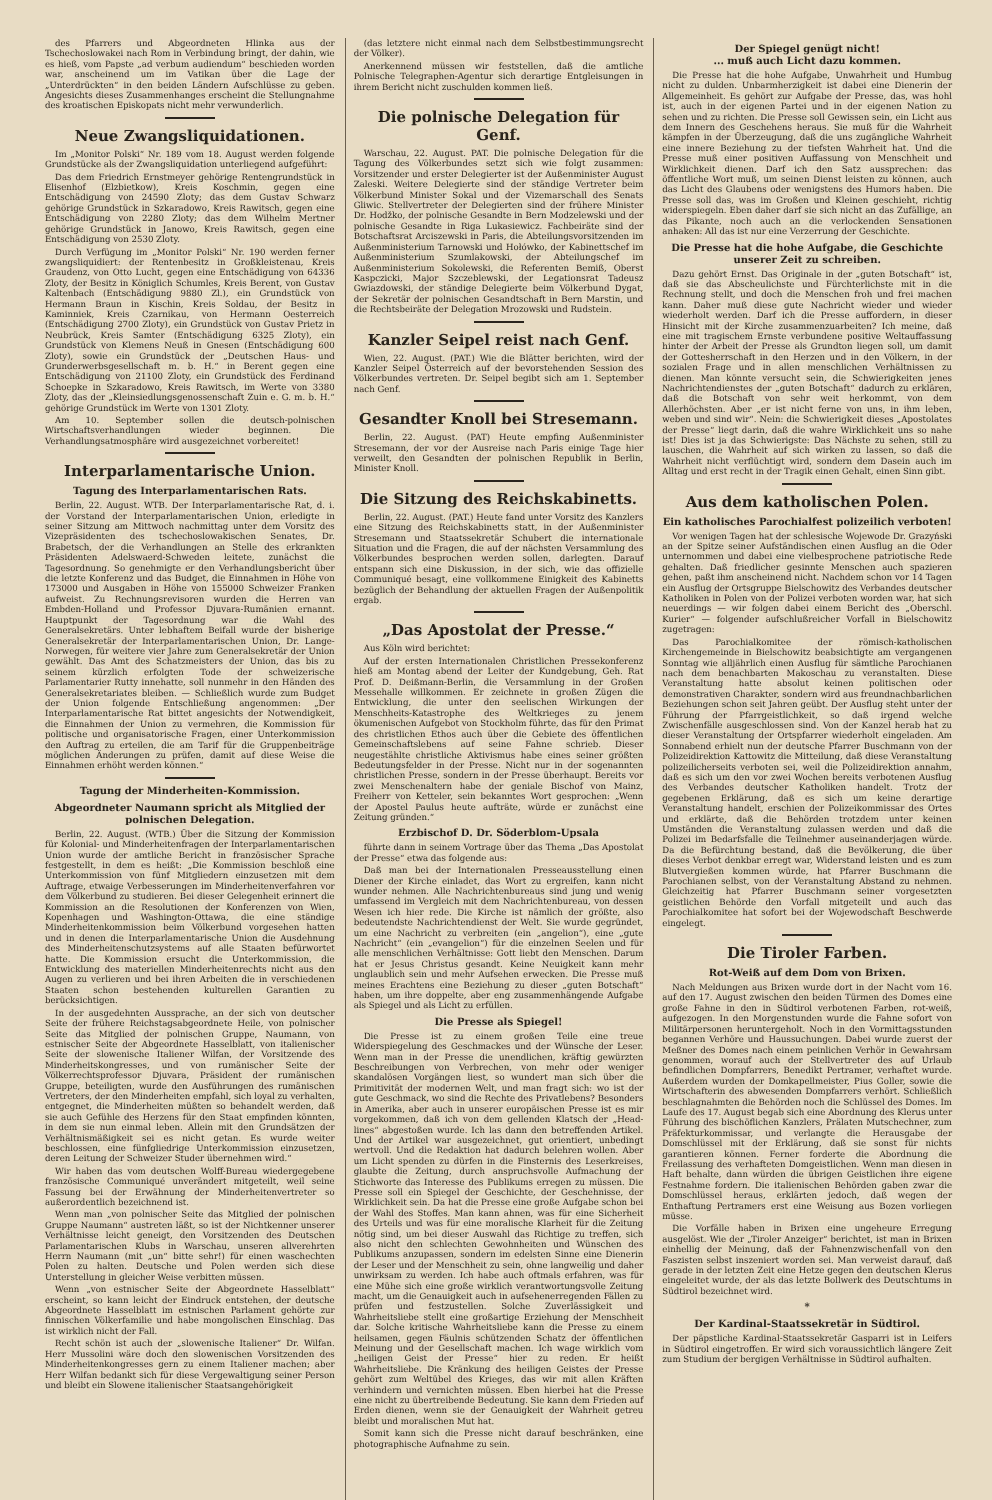des Pfarrers und Abgeordneten Hlinka aus der Tschechoslowakei nach Rom in Verbindung bringt, der dahin, wie es hieß, vom Papste „ad verbum audiendum“ beschieden worden war, anscheinend um im Vatikan über die Lage der „Unterdrückten“ in den beiden Ländern Aufschlüsse zu geben. Angesichts dieses Zusammenhanges erscheint die Stellungnahme des kroatischen Episkopats nicht mehr verwunderlich.
Neue Zwangsliquidationen.
Im „Monitor Polski“ Nr. 189 vom 18. August werden folgende Grundstücke als der Zwangsliquidation unterliegend aufgeführt:
Das dem Friedrich Ernstmeyer gehörige Rentengrundstück in Elisenhof (Elzbietkow), Kreis Koschmin, gegen eine Entschädigung von 24590 Zloty; das dem Gustav Schwarz gehörige Grundstück in Szkaradowo, Kreis Rawitsch, gegen eine Entschädigung von 2280 Zloty; das dem Wilhelm Mertner gehörige Grundstück in Janowo, Kreis Rawitsch, gegen eine Entschädigung von 2530 Zloty.
Durch Verfügung im „Monitor Polski“ Nr. 190 werden ferner zwangsliquidiert: der Rentenbesitz in Großkleistenau, Kreis Graudenz, von Otto Lucht, gegen eine Entschädigung von 64336 Zloty, der Besitz in Königlich Schumles, Kreis Berent, von Gustav Kaltenbach (Entschädigung 9880 Zl.), ein Grundstück von Hermann Braun in Kischin, Kreis Soldau, der Besitz in Kaminniek, Kreis Czarnikau, von Hermann Oesterreich (Entschädigung 2700 Zloty), ein Grundstück von Gustav Prietz in Neubrück, Kreis Samter (Entschädigung 6325 Zloty), ein Grundstück von Klemens Neuß in Gnesen (Entschädigung 600 Zloty), sowie ein Grundstück der „Deutschen Haus- und Grunderwerbsgesellschaft m. b. H.“ in Berent gegen eine Entschädigung von 21100 Zloty, ein Grundstück des Ferdinand Schoepke in Szkaradowo, Kreis Rawitsch, im Werte von 3380 Zloty, das der „Kleinsiedlungsgenossenschaft Zuin e. G. m. b. H.“ gehörige Grundstück im Werte von 1301 Zloty.
Am 10. September sollen die deutsch-polnischen Wirtschaftsverhandlungen wieder beginnen. Die Verhandlungsatmosphäre wird ausgezeichnet vorbereitet!
Interparlamentarische Union.
Tagung des Interparlamentarischen Rats.
Berlin, 22. August. WTB. Der Interparlamentarische Rat, d. i. der Vorstand der Interparlamentarischen Union, erledigte in seiner Sitzung am Mittwoch nachmittag unter dem Vorsitz des Vizepräsidenten des tschechoslowakischen Senates, Dr. Brabetsch, der die Verhandlungen an Stelle des erkrankten Präsidenten Adelswaerd-Schweden leitete, zunächst die Tagesordnung. So genehmigte er den Verhandlungsbericht über die letzte Konferenz und das Budget, die Einnahmen in Höhe von 173000 und Ausgaben in Höhe von 155000 Schweizer Franken aufweist. Zu Rechnungsrevisoren wurden die Herren van Embden-Holland und Professor Djuvara-Rumänien ernannt. Hauptpunkt der Tagesordnung war die Wahl des Generalsekretärs. Unter lebhaftem Beifall wurde der bisherige Generalsekretär der Interparlamentarischen Union, Dr. Lange-Norwegen, für weitere vier Jahre zum Generalsekretär der Union gewählt. Das Amt des Schatzmeisters der Union, das bis zu seinem kürzlich erfolgten Tode der schweizerische Parlamentarier Rutty innehatte, soll nunmehr in den Händen des Generalsekretariates bleiben. — Schließlich wurde zum Budget der Union folgende Entschließung angenommen: „Der Interparlamentarische Rat bittet angesichts der Notwendigkeit, die Einnahmen der Union zu vermehren, die Kommission für politische und organisatorische Fragen, einer Unterkommission den Auftrag zu erteilen, die am Tarif für die Gruppenbeiträge möglichen Änderungen zu prüfen, damit auf diese Weise die Einnahmen erhöht werden können.“
Tagung der Minderheiten-Kommission.
Abgeordneter Naumann spricht als Mitglied der polnischen Delegation.
Berlin, 22. August. (WTB.) Über die Sitzung der Kommission für Kolonial- und Minderheitenfragen der Interparlamentarischen Union wurde der amtliche Bericht in französischer Sprache festgestellt, in dem es heißt: „Die Kommission beschloß eine Unterkommission von fünf Mitgliedern einzusetzen mit dem Auftrage, etwaige Verbesserungen im Minderheitenverfahren vor dem Völkerbund zu studieren. Bei dieser Gelegenheit erinnert die Kommission an die Resolutionen der Konferenzen von Wien, Kopenhagen und Washington-Ottawa, die eine ständige Minderheitenkommission beim Völkerbund vorgesehen hatten und in denen die Interparlamentarische Union die Ausdehnung des Minderheitenschutzsystems auf alle Staaten befürwortet hatte. Die Kommission ersucht die Unterkommission, die Entwicklung des materiellen Minderheitenrechts nicht aus den Augen zu verlieren und bei ihren Arbeiten die in verschiedenen Staaten schon bestehenden kulturellen Garantien zu berücksichtigen.
In der ausgedehnten Aussprache, an der sich von deutscher Seite der frühere Reichstagsabgeordnete Heile, von polnischer Seite das Mitglied der polnischen Gruppe, Naumann, von estnischer Seite der Abgeordnete Hasselblatt, von italienischer Seite der slowenische Italiener Wilfan, der Vorsitzende des Minderheitskongresses, und von rumänischer Seite der Völkerrechtsprofessor Djuvara, Präsident der rumänischen Gruppe, beteiligten, wurde den Ausführungen des rumänischen Vertreters, der den Minderheiten empfahl, sich loyal zu verhalten, entgegnet, die Minderheiten müßten so behandelt werden, daß sie auch Gefühle des Herzens für den Staat empfinden könnten, in dem sie nun einmal leben. Allein mit den Grundsätzen der Verhältnismäßigkeit sei es nicht getan. Es wurde weiter beschlossen, eine fünfgliedrige Unterkommission einzusetzen, deren Leitung der Schweizer Studer übernehmen wird.“
Wir haben das vom deutschen Wolff-Bureau wiedergegebene französische Communiqué unverändert mitgeteilt, weil seine Fassung bei der Erwähnung der Minderheitenvertreter so außerordentlich bezeichnend ist.
Wenn man „von polnischer Seite das Mitglied der polnischen Gruppe Naumann“ austreten läßt, so ist der Nichtkenner unserer Verhältnisse leicht geneigt, den Vorsitzenden des Deutschen Parlamentarischen Klubs in Warschau, unseren allverehrten Herrn Naumann (mit „un“ bitte sehr!) für einen waschechten Polen zu halten. Deutsche und Polen werden sich diese Unterstellung in gleicher Weise verbitten müssen.
Wenn „von estnischer Seite der Abgeordnete Hasselblatt“ erscheint, so kann leicht der Eindruck entstehen, der deutsche Abgeordnete Hasselblatt im estnischen Parlament gehörte zur finnischen Völkerfamilie und habe mongolischen Einschlag. Das ist wirklich nicht der Fall.
Recht schön ist auch der „slowenische Italiener“ Dr. Wilfan. Herr Mussolini wäre doch den slowenischen Vorsitzenden des Minderheitenkongresses gern zu einem Italiener machen; aber Herr Wilfan bedankt sich für diese Vergewaltigung seiner Person und bleibt ein Slowene italienischer Staatsangehörigkeit
(das letztere nicht einmal nach dem Selbstbestimmungsrecht der Völker).
Anerkennend müssen wir feststellen, daß die amtliche Polnische Telegraphen-Agentur sich derartige Entgleisungen in ihrem Bericht nicht zuschulden kommen ließ.
Die polnische Delegation für Genf.
Warschau, 22. August. PAT. Die polnische Delegation für die Tagung des Völkerbundes setzt sich wie folgt zusammen: Vorsitzender und erster Delegierter ist der Außenminister August Zaleski. Weitere Delegierte sind der ständige Vertreter beim Völkerbund Minister Sokal und der Vizemarschall des Senats Gliwic. Stellvertreter der Delegierten sind der frühere Minister Dr. Hodžko, der polnische Gesandte in Bern Modzelewski und der polnische Gesandte in Riga Lukasiewicz. Fachbeiräte sind der Botschaftsrat Arciszewski in Paris, die Abteilungsvorsitzenden im Außenministerium Tarnowski und Hołówko, der Kabinettschef im Außenministerium Szumlakowski, der Abteilungschef im Außenministerium Sokolewski, die Referenten Bemiß, Oberst Kaspczicki, Major Szczeblewski, der Legationsrat Tadeusz Gwiazdowski, der ständige Delegierte beim Völkerbund Dygat, der Sekretär der polnischen Gesandtschaft in Bern Marstin, und die Rechtsbeiräte der Delegation Mrozowski und Rudstein.
Kanzler Seipel reist nach Genf.
Wien, 22. August. (PAT.) Wie die Blätter berichten, wird der Kanzler Seipel Österreich auf der bevorstehenden Session des Völkerbundes vertreten. Dr. Seipel begibt sich am 1. September nach Genf.
Gesandter Knoll bei Stresemann.
Berlin, 22. August. (PAT) Heute empfing Außenminister Stresemann, der vor der Ausreise nach Paris einige Tage hier verweilt, den Gesandten der polnischen Republik in Berlin, Minister Knoll.
Die Sitzung des Reichskabinetts.
Berlin, 22. August. (PAT.) Heute fand unter Vorsitz des Kanzlers eine Sitzung des Reichskabinetts statt, in der Außenminister Stresemann und Staatssekretär Schubert die internationale Situation und die Fragen, die auf der nächsten Versammlung des Völkerbundes besprochen werden sollen, darlegten. Darauf entspann sich eine Diskussion, in der sich, wie das offizielle Communiqué besagt, eine vollkommene Einigkeit des Kabinetts bezüglich der Behandlung der aktuellen Fragen der Außenpolitik ergab.
„Das Apostolat der Presse.“
Aus Köln wird berichtet:
Auf der ersten Internationalen Christlichen Pressekonferenz hieß am Montag abend der Leiter der Kundgebung, Geh. Rat Prof. D. Deißmann-Berlin, die Versammlung in der Großen Messehalle willkommen. Er zeichnete in großen Zügen die Entwicklung, die unter den seelischen Wirkungen der Menschheits-Katastrophe des Weltkrieges zu jenem ökumenischen Aufgebot von Stockholm führte, das für den Primat des christlichen Ethos auch über die Gebiete des öffentlichen Gemeinschaftslebens auf seine Fahne schrieb. Dieser neugestählte christliche Aktivismus habe eines seiner größten Bedeutungsfelder in der Presse. Nicht nur in der sogenannten christlichen Presse, sondern in der Presse überhaupt. Bereits vor zwei Menschenaltern habe der geniale Bischof von Mainz, Freiherr von Ketteler, sein bekanntes Wort gesprochen: „Wenn der Apostel Paulus heute aufträte, würde er zunächst eine Zeitung gründen.“
Erzbischof D. Dr. Söderblom-Upsala
führte dann in seinem Vortrage über das Thema „Das Apostolat der Presse“ etwa das folgende aus:
Daß man bei der Internationalen Presseausstellung einen Diener der Kirche einladet, das Wort zu ergreifen, kann nicht wunder nehmen. Alle Nachrichtenbureaus sind jung und wenig umfassend im Vergleich mit dem Nachrichtenbureau, von dessen Wesen ich hier rede. Die Kirche ist nämlich der größte, also bedeutendste Nachrichtendienst der Welt. Sie wurde gegründet, um eine Nachricht zu verbreiten (ein „angelion“), eine „gute Nachricht“ (ein „evangelion“) für die einzelnen Seelen und für alle menschlichen Verhältnisse: Gott liebt den Menschen. Darum hat er Jesus Christus gesandt. Keine Neuigkeit kann mehr unglaublich sein und mehr Aufsehen erwecken. Die Presse muß meines Erachtens eine Beziehung zu dieser „guten Botschaft“ haben, um ihre doppelte, aber eng zusammenhängende Aufgabe als Spiegel und als Licht zu erfüllen.
Die Presse als Spiegel!
Die Presse ist zu einem großen Teile eine treue Widerspiegelung des Geschmackes und der Wünsche der Leser. Wenn man in der Presse die unendlichen, kräftig gewürzten Beschreibungen von Verbrechen, von mehr oder weniger skandalösen Vorgängen liest, so wundert man sich über die Primitivität der modernen Welt, und man fragt sich: wo ist der gute Geschmack, wo sind die Rechte des Privatlebens? Besonders in Amerika, aber auch in unserer europäischen Presse ist es mir vorgekommen, daß ich von dem gellenden Klatsch der „Head-lines“ abgestoßen wurde. Ich las dann den betreffenden Artikel. Und der Artikel war ausgezeichnet, gut orientiert, unbedingt wertvoll. Und die Redaktion hat dadurch belehren wollen. Aber um Licht spenden zu dürfen in die Finsternis des Leserkreises, glaubte die Zeitung, durch anspruchsvolle Aufmachung der Stichworte das Interesse des Publikums erregen zu müssen. Die Presse soll ein Spiegel der Geschichte, der Geschehnisse, der Wirklichkeit sein. Da hat die Presse eine große Aufgabe schon bei der Wahl des Stoffes. Man kann ahnen, was für eine Sicherheit des Urteils und was für eine moralische Klarheit für die Zeitung nötig sind, um bei dieser Auswahl das Richtige zu treffen, sich also nicht den schlechten Gewohnheiten und Wünschen des Publikums anzupassen, sondern im edelsten Sinne eine Dienerin der Leser und der Menschheit zu sein, ohne langweilig und daher unwirksam zu werden. Ich habe auch oftmals erfahren, was für eine Mühe sich eine große wirklich verantwortungsvolle Zeitung macht, um die Genauigkeit auch in aufsehenerregenden Fällen zu prüfen und festzustellen. Solche Zuverlässigkeit und Wahrheitsliebe stellt eine großartige Erziehung der Menschheit dar. Solche kritische Wahrheitsliebe kann die Presse zu einem heilsamen, gegen Fäulnis schützenden Schatz der öffentlichen Meinung und der Gesellschaft machen. Ich wage wirklich vom „heiligen Geist der Presse“ hier zu reden. Er heißt Wahrheitsliebe. Die Kränkung des heiligen Geistes der Presse gehört zum Weltübel des Krieges, das wir mit allen Kräften verhindern und vernichten müssen. Eben hierbei hat die Presse eine nicht zu übertreibende Bedeutung. Sie kann dem Frieden auf Erden dienen, wenn sie der Genauigkeit der Wahrheit getreu bleibt und moralischen Mut hat.
Somit kann sich die Presse nicht darauf beschränken, eine photographische Aufnahme zu sein.
Der Spiegel genügt nicht!
... muß auch Licht dazu kommen.
Die Presse hat die hohe Aufgabe, Unwahrheit und Humbug nicht zu dulden. Unbarmherzigkeit ist dabei eine Dienerin der Allgemeinheit. Es gehört zur Aufgabe der Presse, das, was hohl ist, auch in der eigenen Partei und in der eigenen Nation zu sehen und zu richten. Die Presse soll Gewissen sein, ein Licht aus dem Innern des Geschehens heraus. Sie muß für die Wahrheit kämpfen in der Überzeugung, daß die uns zugängliche Wahrheit eine innere Beziehung zu der tiefsten Wahrheit hat. Und die Presse muß einer positiven Auffassung von Menschheit und Wirklichkeit dienen. Darf ich den Satz aussprechen: das öffentliche Wort muß, um seinen Dienst leisten zu können, auch das Licht des Glaubens oder wenigstens des Humors haben. Die Presse soll das, was im Großen und Kleinen geschieht, richtig widerspiegeln. Eben daher darf sie sich nicht an das Zufällige, an das Pikante, noch auch an die verlockenden Sensationen anhaken: All das ist nur eine Verzerrung der Geschichte.
Die Presse hat die hohe Aufgabe, die Geschichte unserer Zeit zu schreiben.
Dazu gehört Ernst. Das Originale in der „guten Botschaft“ ist, daß sie das Abscheulichste und Fürchterlichste mit in die Rechnung stellt, und doch die Menschen froh und frei machen kann. Daher muß diese gute Nachricht wieder und wieder wiederholt werden. Darf ich die Presse auffordern, in dieser Hinsicht mit der Kirche zusammenzuarbeiten? Ich meine, daß eine mit tragischem Ernste verbundene positive Weltauffassung hinter der Arbeit der Presse als Grundton liegen soll, um damit der Gottesherrschaft in den Herzen und in den Völkern, in der sozialen Frage und in allen menschlichen Verhältnissen zu dienen. Man könnte versucht sein, die Schwierigkeiten jenes Nachrichtendienstes der „guten Botschaft“ dadurch zu erklären, daß die Botschaft von sehr weit herkommt, von dem Allerhöchsten. Aber „er ist nicht ferne von uns, in ihm leben, weben und sind wir“. Nein: die Schwierigkeit dieses „Apostolates der Presse“ liegt darin, daß die wahre Wirklichkeit uns so nahe ist! Dies ist ja das Schwierigste: Das Nächste zu sehen, still zu lauschen, die Wahrheit auf sich wirken zu lassen, so daß die Wahrheit nicht verflüchtigt wird, sondern dem Dasein auch im Alltag und erst recht in der Tragik einen Gehalt, einen Sinn gibt.
Aus dem katholischen Polen.
Ein katholisches Parochialfest polizeilich verboten!
Vor wenigen Tagen hat der schlesische Wojewode Dr. Grazyński an der Spitze seiner Aufständischen einen Ausflug an die Oder unternommen und dabei eine vielbesprochene patriotische Rede gehalten. Daß friedlicher gesinnte Menschen auch spazieren gehen, paßt ihm anscheinend nicht. Nachdem schon vor 14 Tagen ein Ausflug der Ortsgruppe Bielschowitz des Verbandes deutscher Katholiken in Polen von der Polizei verboten worden war, hat sich neuerdings — wir folgen dabei einem Bericht des „Oberschl. Kurier“ — folgender aufschlußreicher Vorfall in Bielschowitz zugetragen:
Das Parochialkomitee der römisch-katholischen Kirchengemeinde in Bielschowitz beabsichtigte am vergangenen Sonntag wie alljährlich einen Ausflug für sämtliche Parochianen nach dem benachbarten Makoschau zu veranstalten. Diese Veranstaltung hatte absolut keinen politischen oder demonstrativen Charakter, sondern wird aus freundnachbarlichen Beziehungen schon seit Jahren geübt. Der Ausflug steht unter der Führung der Pfarrgeistlichkeit, so daß irgend welche Zwischenfälle ausgeschlossen sind. Von der Kanzel herab hat zu dieser Veranstaltung der Ortspfarrer wiederholt eingeladen. Am Sonnabend erhielt nun der deutsche Pfarrer Buschmann von der Polizeidirektion Kattowitz die Mitteilung, daß diese Veranstaltung polizeilicherseits verboten sei, weil die Polizeidirektion annahm, daß es sich um den vor zwei Wochen bereits verbotenen Ausflug des Verbandes deutscher Katholiken handelt. Trotz der gegebenen Erklärung, daß es sich um keine derartige Veranstaltung handelt, erschien der Polizeikommissar des Ortes und erklärte, daß die Behörden trotzdem unter keinen Umständen die Veranstaltung zulassen werden und daß die Polizei im Bedarfsfalle die Teilnehmer auseinanderjagen würde. Da die Befürchtung bestand, daß die Bevölkerung, die über dieses Verbot denkbar erregt war, Widerstand leisten und es zum Blutvergießen kommen würde, hat Pfarrer Buschmann die Parochianen selbst, von der Veranstaltung Abstand zu nehmen. Gleichzeitig hat Pfarrer Buschmann seiner vorgesetzten geistlichen Behörde den Vorfall mitgeteilt und auch das Parochialkomitee hat sofort bei der Wojewodschaft Beschwerde eingelegt.
Die Tiroler Farben.
Rot-Weiß auf dem Dom von Brixen.
Nach Meldungen aus Brixen wurde dort in der Nacht vom 16. auf den 17. August zwischen den beiden Türmen des Domes eine große Fahne in den in Südtirol verbotenen Farben, rot-weiß, aufgezogen. In den Morgenstunden wurde die Fahne sofort von Militärpersonen heruntergeholt. Noch in den Vormittagsstunden begannen Verhöre und Haussuchungen. Dabei wurde zuerst der Meßner des Domes nach einem peinlichen Verhör in Gewahrsam genommen, worauf auch der Stellvertreter des auf Urlaub befindlichen Dompfarrers, Benedikt Pertramer, verhaftet wurde. Außerdem wurden der Domkapellmeister, Pius Goller, sowie die Wirtschafterin des abwesenden Dompfarrers verhört. Schließlich beschlagnahmten die Behörden noch die Schlüssel des Domes. Im Laufe des 17. August begab sich eine Abordnung des Klerus unter Führung des bischöflichen Kanzlers, Prälaten Mutschechner, zum Präfekturkommissar, und verlangte die Herausgabe der Domschlüssel mit der Erklärung, daß sie sonst für nichts garantieren können. Ferner forderte die Abordnung die Freilassung des verhafteten Domgeistlichen. Wenn man diesen in Haft behalte, dann würden die übrigen Geistlichen ihre eigene Festnahme fordern. Die italienischen Behörden gaben zwar die Domschlüssel heraus, erklärten jedoch, daß wegen der Enthaftung Pertramers erst eine Weisung aus Bozen vorliegen müsse.
Die Vorfälle haben in Brixen eine ungeheure Erregung ausgelöst. Wie der „Tiroler Anzeiger“ berichtet, ist man in Brixen einhellig der Meinung, daß der Fahnenzwischenfall von den Faszisten selbst inszeniert worden sei. Man verweist darauf, daß gerade in der letzten Zeit eine Hetze gegen den deutschen Klerus eingeleitet wurde, der als das letzte Bollwerk des Deutschtums in Südtirol bezeichnet wird.
*
Der Kardinal-Staatssekretär in Südtirol.
Der päpstliche Kardinal-Staatssekretär Gasparri ist in Leifers in Südtirol eingetroffen. Er wird sich voraussichtlich längere Zeit zum Studium der bergigen Verhältnisse in Südtirol aufhalten.